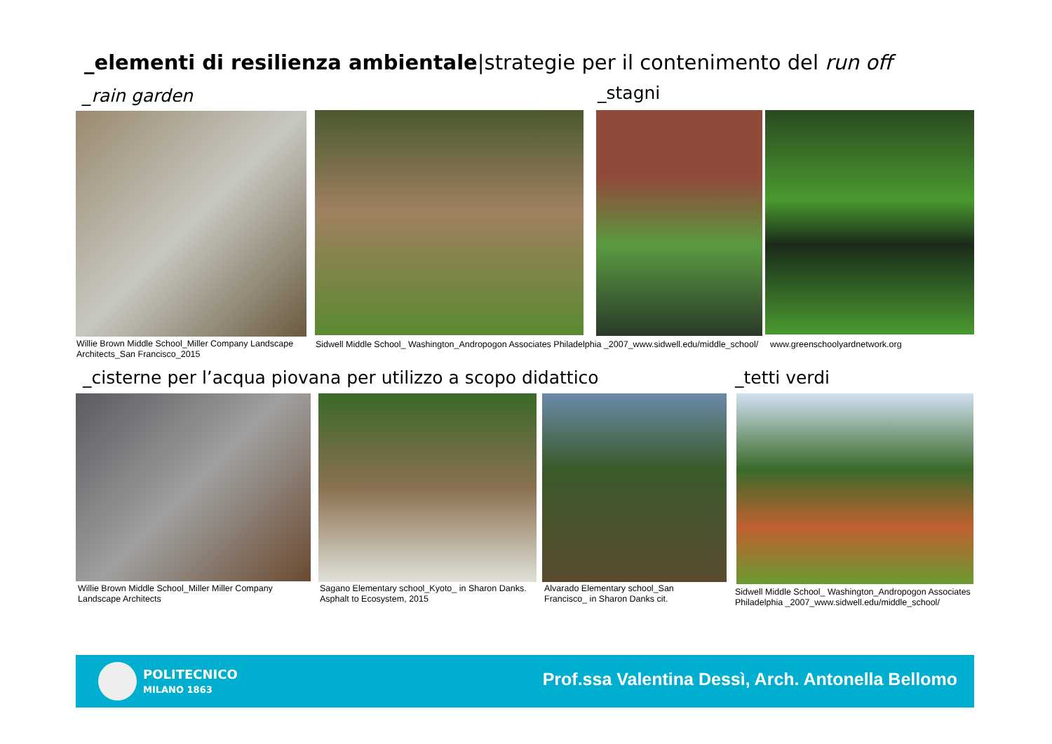_elementi di resilienza ambientale|strategie per il contenimento del run off
_rain garden _stagni
Willie Brown Middle School_Miller Company Landscape Architects_San Francisco_2015
Sidwell Middle School_ Washington_Andropogon Associates Philadelphia _2007_www.sidwell.edu/middle_school/
www.greenschoolyardnetwork.org
_cisterne per l’acqua piovana per utilizzo a scopo didattico
_tetti verdi
Willie Brown Middle School_Miller Miller Company Landscape Architects
Sagano Elementary school_Kyoto_ in Sharon Danks. Asphalt to Ecosystem, 2015
Alvarado Elementary school_San Francisco_ in Sharon Danks cit.
Sidwell Middle School_ Washington_Andropogon Associates Philadelphia _2007_www.sidwell.edu/middle_school/
POLITECNICO
MILANO 1863
Prof.ssa Valentina Dessì, Arch. Antonella Bellomo